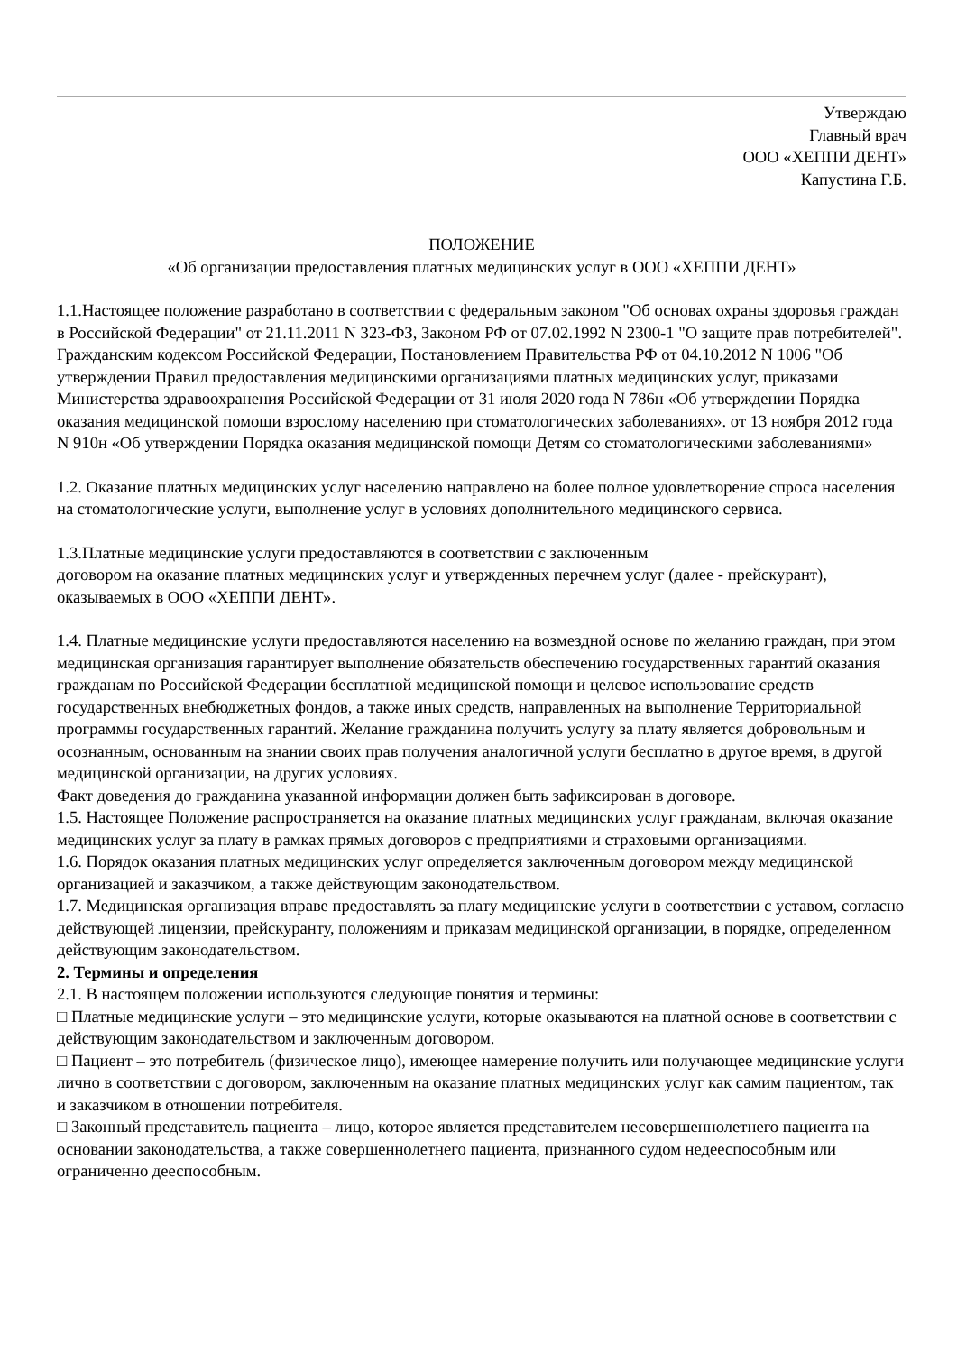Утверждаю
Главный врач
ООО «ХЕППИ ДЕНТ»
Капустина Г.Б.
ПОЛОЖЕНИЕ
«Об организации предоставления платных медицинских услуг в ООО «ХЕППИ ДЕНТ»
1.1.Настоящее положение разработано в соответствии с федеральным законом "Об основах охраны здоровья граждан в Российской Федерации" от 21.11.2011 N 323-ФЗ, Законом РФ от 07.02.1992 N 2300-1 "О защите прав потребителей". Гражданским кодексом Российской Федерации, Постановлением Правительства РФ от 04.10.2012 N 1006 "Об утверждении Правил предоставления медицинскими организациями платных медицинских услуг, приказами Министерства здравоохранения Российской Федерации от 31 июля 2020 года N 786н «Об утверждении Порядка оказания медицинской помощи взрослому населению при стоматологических заболеваниях». от 13 ноября 2012 года N 910н «Об утверждении Порядка оказания медицинской помощи Детям со стоматологическими заболеваниями»
1.2. Оказание платных медицинских услуг населению направлено на более полное удовлетворение спроса населения на стоматологические услуги, выполнение услуг в условиях дополнительного медицинского сервиса.
1.3.Платные медицинские услуги предоставляются в соответствии с заключенным
договором на оказание платных медицинских услуг и утвержденных перечнем услуг (далее - прейскурант), оказываемых в ООО «ХЕППИ ДЕНТ».
1.4. Платные медицинские услуги предоставляются населению на возмездной основе по желанию граждан, при этом медицинская организация гарантирует выполнение обязательств обеспечению государственных гарантий оказания гражданам по Российской Федерации бесплатной медицинской помощи и целевое использование средств государственных внебюджетных фондов, а также иных средств, направленных на выполнение Территориальной программы государственных гарантий. Желание гражданина получить услугу за плату является добровольным и осознанным, основанным на знании своих прав получения аналогичной услуги бесплатно в другое время, в другой медицинской организации, на других условиях.
Факт доведения до гражданина указанной информации должен быть зафиксирован в договоре.
1.5. Настоящее Положение распространяется на оказание платных медицинских услуг гражданам, включая оказание медицинских услуг за плату в рамках прямых договоров с предприятиями и страховыми организациями.
1.6. Порядок оказания платных медицинских услуг определяется заключенным договором между медицинской организацией и заказчиком, а также действующим законодательством.
1.7. Медицинская организация вправе предоставлять за плату медицинские услуги в соответствии с уставом, согласно действующей лицензии, прейскуранту, положениям и приказам медицинской организации, в порядке, определенном действующим законодательством.
2. Термины и определения
2.1. В настоящем положении используются следующие понятия и термины:
□ Платные медицинские услуги – это медицинские услуги, которые оказываются на платной основе в соответствии с действующим законодательством и заключенным договором.
□ Пациент – это потребитель (физическое лицо), имеющее намерение получить или получающее медицинские услуги лично в соответствии с договором, заключенным на оказание платных медицинских услуг как самим пациентом, так и заказчиком в отношении потребителя.
□ Законный представитель пациента – лицо, которое является представителем несовершеннолетнего пациента на основании законодательства, а также совершеннолетнего пациента, признанного судом недееспособным или ограниченно дееспособным.